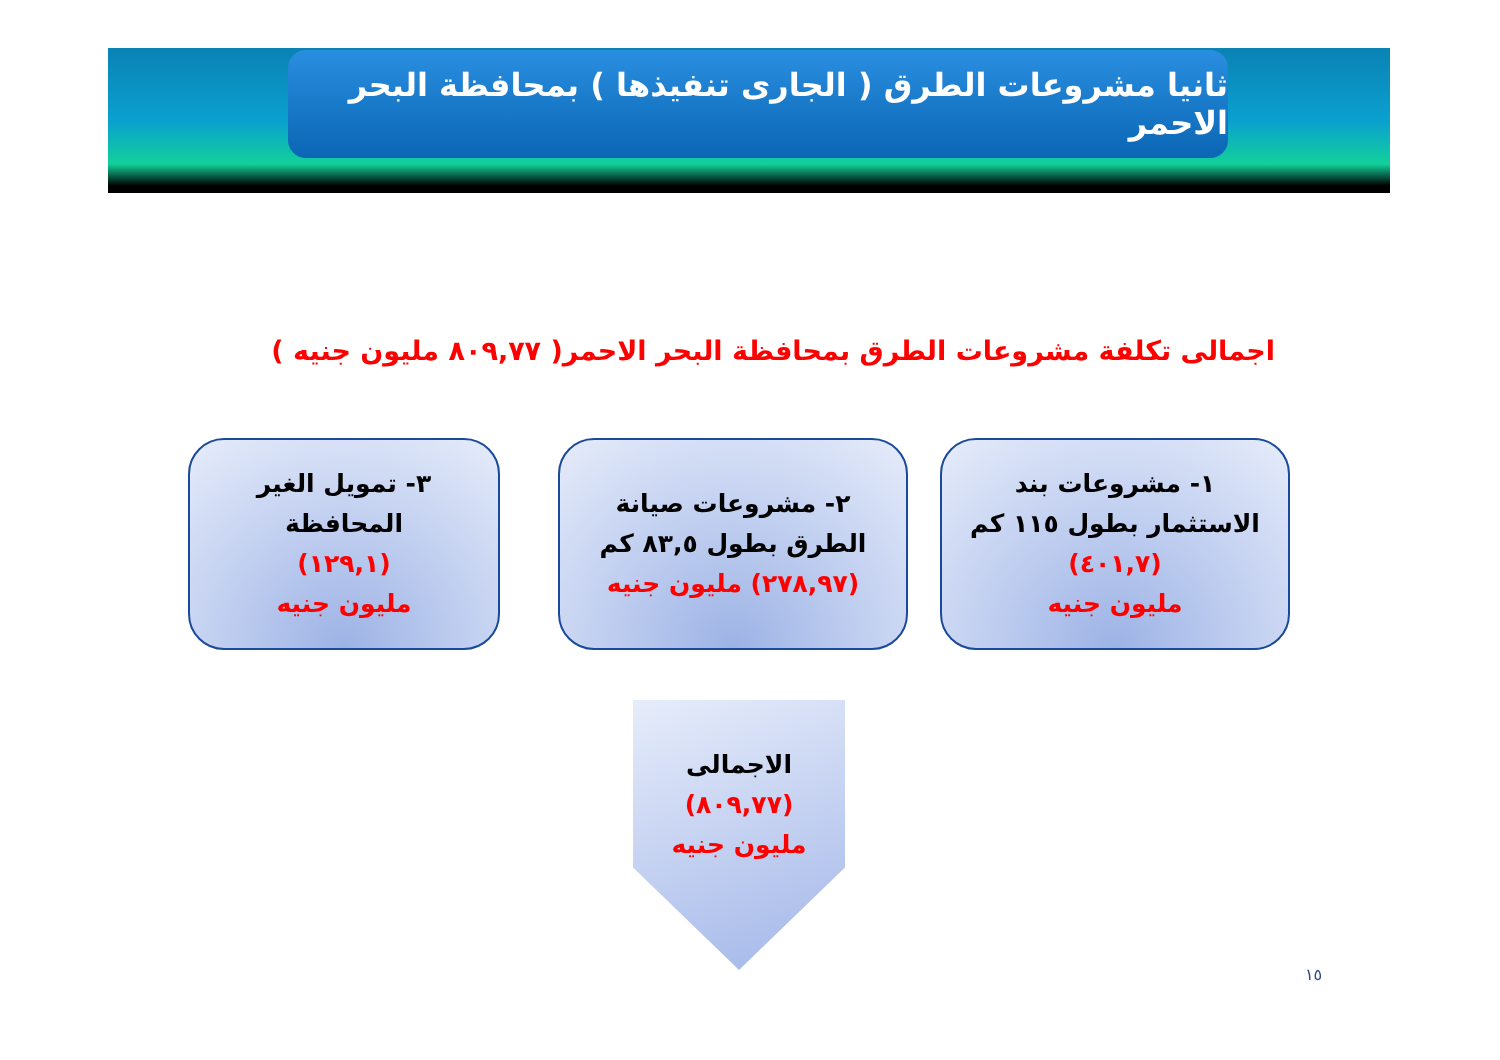ثانيا مشروعات الطرق ( الجارى تنفيذها ) بمحافظة البحر الاحمر
اجمالى تكلفة مشروعات الطرق بمحافظة البحر الاحمر( ٨٠٩,٧٧ مليون جنيه )
١- مشروعات بند
الاستثمار بطول ١١٥ كم
(٤٠١,٧)
مليون جنيه
٢- مشروعات صيانة
الطرق بطول ٨٣,٥ كم
(٢٧٨,٩٧) مليون جنيه
٣- تمويل الغير
المحافظة
(١٢٩,١)
مليون جنيه
الاجمالى
(٨٠٩,٧٧)
مليون جنيه
١٥